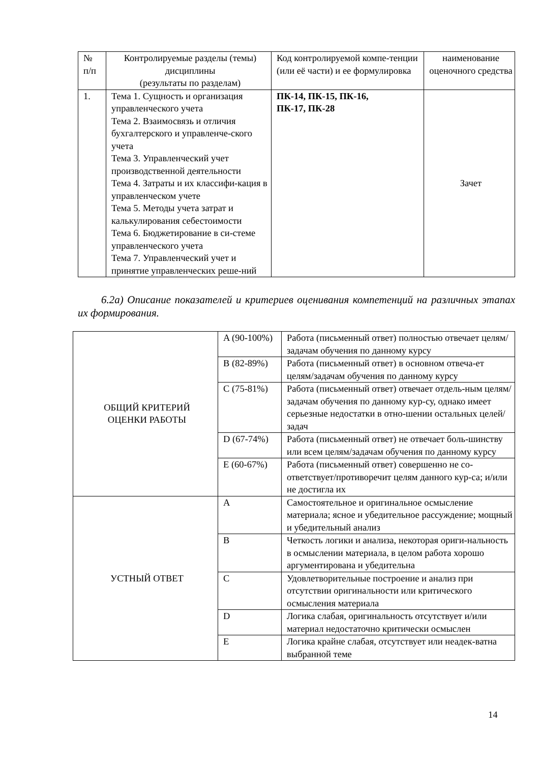| № п/п | Контролируемые разделы (темы) дисциплины (результаты по разделам) | Код контролируемой компе-тенции (или её части) и ее формулировка | наименование оценочного средства |
| 1. | Тема 1. Сущность и организация управленческого учета Тема 2. Взаимосвязь и отличия бухгалтерского и управленче-ского учета Тема 3. Управленческий учет производственной деятельности Тема 4. Затраты и их классифи-кация в управленческом учете Тема 5. Методы учета затрат и калькулирования себестоимости Тема 6. Бюджетирование в си-стеме управленческого учета Тема 7. Управленческий учет и принятие управленческих реше-ний | ПК-14, ПК-15, ПК-16, ПК-17, ПК-28 | Зачет |
6.2а) Описание показателей и критериев оценивания компетенций на различных этапах их формирования.
| ОБЩИЙ КРИТЕРИЙ ОЦЕНКИ РАБОТЫ | A (90-100%) | Работа (письменный ответ) полностью отвечает целям/задачам обучения по данному курсу |
| | B (82-89%) | Работа (письменный ответ) в основном отвеча-ет целям/задачам обучения по данному курсу |
| | C (75-81%) | Работа (письменный ответ) отвечает отдель-ным целям/задачам обучения по данному кур-су, однако имеет серьезные недостатки в отно-шении остальных целей/задач |
| | D (67-74%) | Работа (письменный ответ) не отвечает боль-шинству или всем целям/задачам обучения по данному курсу |
| | E (60-67%) | Работа (письменный ответ) совершенно не со-ответствует/противоречит целям данного кур-са; и/или не достигла их |
| УСТНЫЙ ОТВЕТ | A | Самостоятельное и оригинальное осмысление материала; ясное и убедительное рассуждение; мощный и убедительный анализ |
| | B | Четкость логики и анализа, некоторая ориги-нальность в осмыслении материала, в целом работа хорошо аргументирована и убедительна |
| | C | Удовлетворительные построение и анализ при отсутствии оригинальности или критического осмысления материала |
| | D | Логика слабая, оригинальность отсутствует и/или материал недостаточно критически осмыслен |
| | E | Логика крайне слабая, отсутствует или неадек-ватна выбранной теме |
14